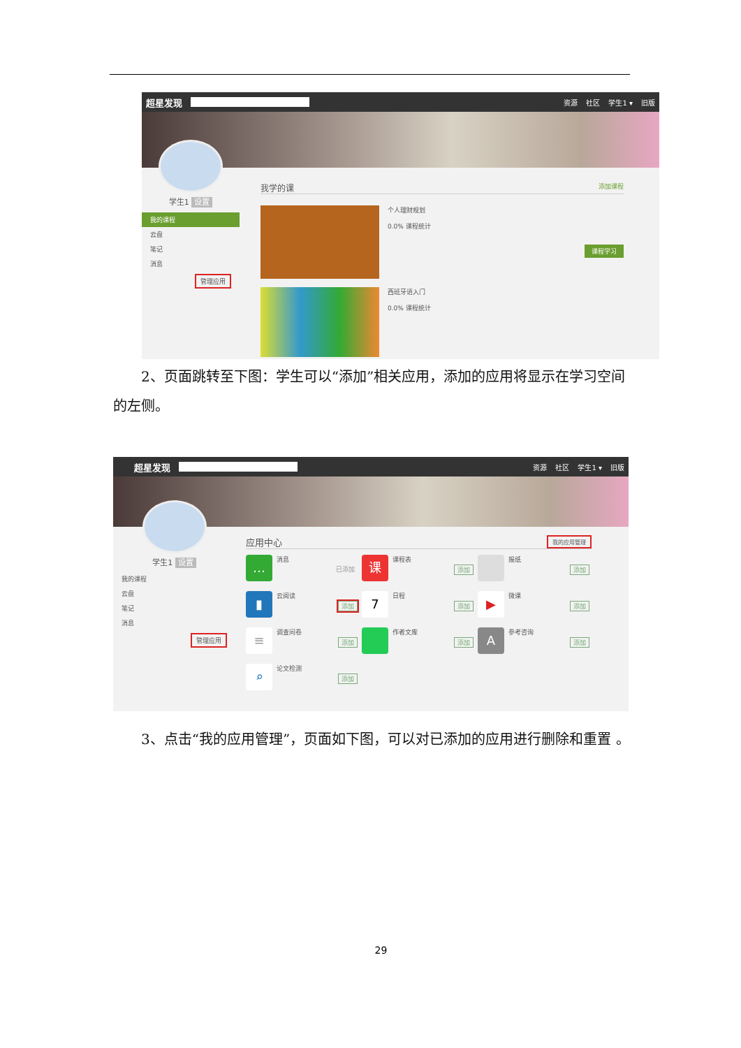超星发现 资源 社区 学生1 ▾ 旧版
学生1 设置
我的课程
云盘
笔记
消息
管理应用
我学的课 添加课程
个人理财规划
0.0% 课程统计
课程学习
西班牙语入门
0.0% 课程统计
　　2、页面跳转至下图：学生可以“添加”相关应用，添加的应用将显示在学习空间的左侧。
超星发现 资源 社区 学生1 ▾ 旧版
学生1 设置
我的课程
云盘
笔记
消息
管理应用
应用中心 我的应用管理
…
消息 已添加
课
课程表 添加
报纸 添加
▮
云阅读 添加
7
日程 添加
▶
微课 添加
≡
调查问卷 添加
作者文库 添加
A
参考咨询 添加
⌕
论文检测 添加
　　3、点击“我的应用管理”，页面如下图，可以对已添加的应用进行删除和重置 。
29